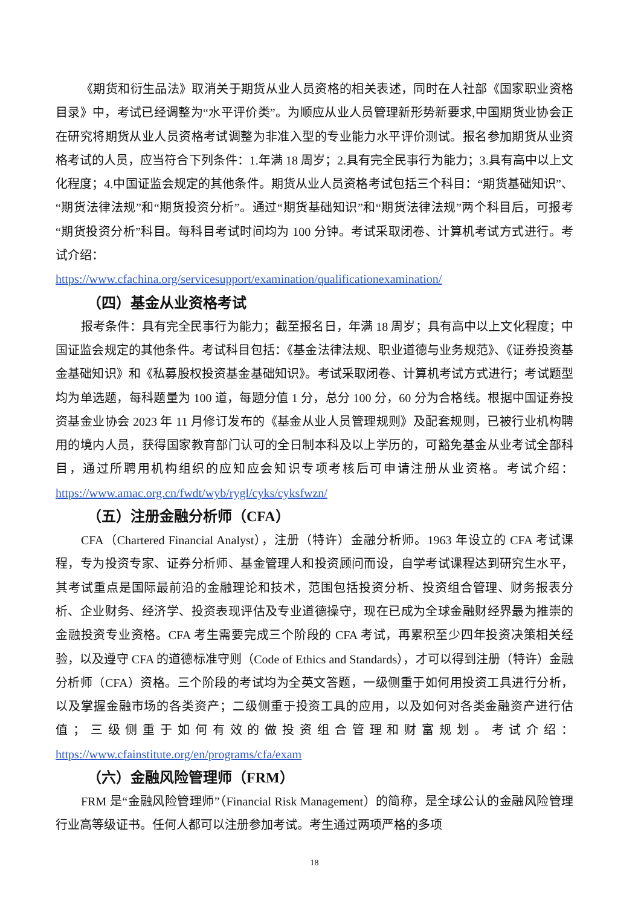《期货和衍生品法》取消关于期货从业人员资格的相关表述，同时在人社部《国家职业资格目录》中，考试已经调整为“水平评价类”。为顺应从业人员管理新形势新要求,中国期货业协会正在研究将期货从业人员资格考试调整为非准入型的专业能力水平评价测试。报名参加期货从业资格考试的人员，应当符合下列条件：1.年满 18 周岁；2.具有完全民事行为能力；3.具有高中以上文化程度；4.中国证监会规定的其他条件。期货从业人员资格考试包括三个科目：“期货基础知识”、“期货法律法规”和“期货投资分析”。通过“期货基础知识”和“期货法律法规”两个科目后，可报考“期货投资分析”科目。每科目考试时间均为 100 分钟。考试采取闭卷、计算机考试方式进行。考试介绍：
https://www.cfachina.org/servicesupport/examination/qualificationexamination/
（四）基金从业资格考试
报考条件：具有完全民事行为能力；截至报名日，年满 18 周岁；具有高中以上文化程度；中国证监会规定的其他条件。考试科目包括：《基金法律法规、职业道德与业务规范》、《证券投资基金基础知识》和《私募股权投资基金基础知识》。考试采取闭卷、计算机考试方式进行；考试题型均为单选题，每科题量为 100 道，每题分值 1 分，总分 100 分，60 分为合格线。根据中国证券投资基金业协会 2023 年 11 月修订发布的《基金从业人员管理规则》及配套规则，已被行业机构聘用的境内人员，获得国家教育部门认可的全日制本科及以上学历的，可豁免基金从业考试全部科目，通过所聘用机构组织的应知应会知识专项考核后可申请注册从业资格。考试介绍：https://www.amac.org.cn/fwdt/wyb/rygl/cyks/cyksfwzn/
（五）注册金融分析师（CFA）
CFA（Chartered Financial Analyst），注册（特许）金融分析师。1963 年设立的 CFA 考试课程，专为投资专家、证券分析师、基金管理人和投资顾问而设，自学考试课程达到研究生水平，其考试重点是国际最前沿的金融理论和技术，范围包括投资分析、投资组合管理、财务报表分析、企业财务、经济学、投资表现评估及专业道德操守，现在已成为全球金融财经界最为推崇的金融投资专业资格。CFA 考生需要完成三个阶段的 CFA 考试，再累积至少四年投资决策相关经验，以及遵守 CFA 的道德标准守则（Code of Ethics and Standards），才可以得到注册（特许）金融分析师（CFA）资格。三个阶段的考试均为全英文答题，一级侧重于如何用投资工具进行分析，以及掌握金融市场的各类资产；二级侧重于投资工具的应用，以及如何对各类金融资产进行估值；三级侧重于如何有效的做投资组合管理和财富规划。考试介绍：https://www.cfainstitute.org/en/programs/cfa/exam
（六）金融风险管理师（FRM）
FRM 是“金融风险管理师”（Financial Risk Management）的简称，是全球公认的金融风险管理行业高等级证书。任何人都可以注册参加考试。考生通过两项严格的多项
18